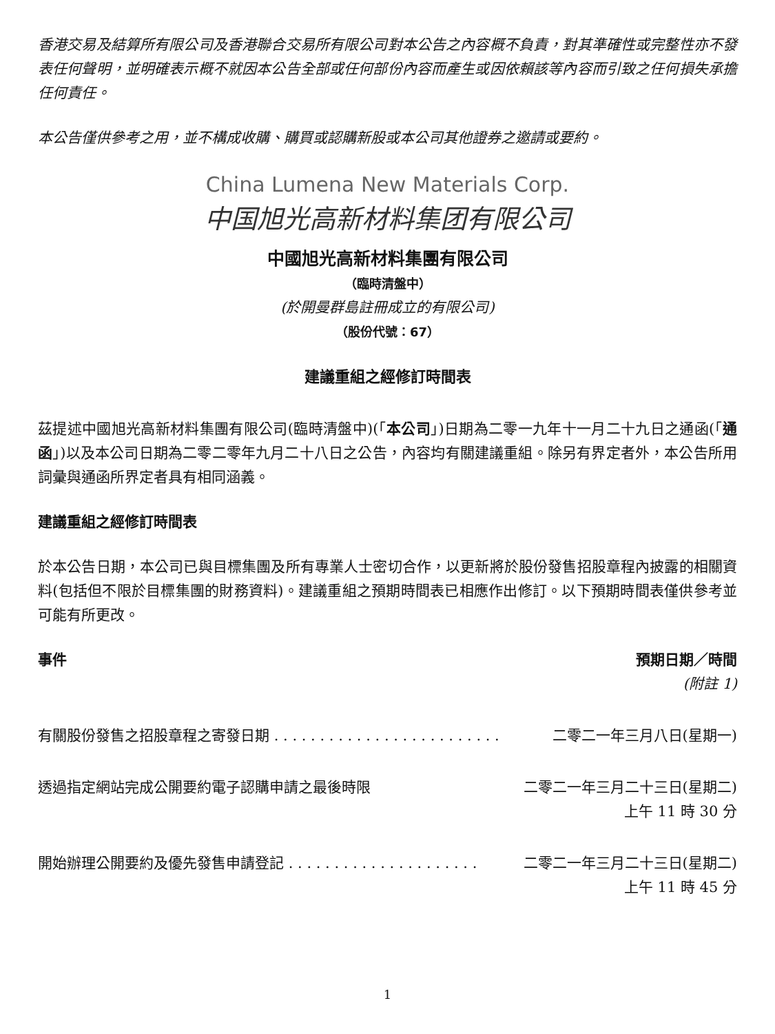香港交易及結算所有限公司及香港聯合交易所有限公司對本公告之內容概不負責，對其準確性或完整性亦不發表任何聲明，並明確表示概不就因本公告全部或任何部份內容而產生或因依賴該等內容而引致之任何損失承擔任何責任。
本公告僅供參考之用，並不構成收購、購買或認購新股或本公司其他證券之邀請或要約。
China Lumena New Materials Corp.
中国旭光高新材料集团有限公司
中國旭光高新材料集團有限公司
（臨時清盤中）
(於開曼群島註冊成立的有限公司)
（股份代號：67）
建議重組之經修訂時間表
茲提述中國旭光高新材料集團有限公司(臨時清盤中)(「本公司」)日期為二零一九年十一月二十九日之通函(「通函」)以及本公司日期為二零二零年九月二十八日之公告，內容均有關建議重組。除另有界定者外，本公告所用詞彙與通函所界定者具有相同涵義。
建議重組之經修訂時間表
於本公告日期，本公司已與目標集團及所有專業人士密切合作，以更新將於股份發售招股章程內披露的相關資料(包括但不限於目標集團的財務資料)。建議重組之預期時間表已相應作出修訂。以下預期時間表僅供參考並可能有所更改。
| 事件 | 預期日期／時間 (附註 1) |
| --- | --- |
| 有關股份發售之招股章程之寄發日期 . . . . . . . . . . . . . . . . . . . . . . . . . | 二零二一年三月八日(星期一) |
| 透過指定網站完成公開要約電子認購申請之最後時限 | 二零二一年三月二十三日(星期二) 上午 11 時 30 分 |
| 開始辦理公開要約及優先發售申請登記 . . . . . . . . . . . . . . . . . . . . . | 二零二一年三月二十三日(星期二) 上午 11 時 45 分 |
1